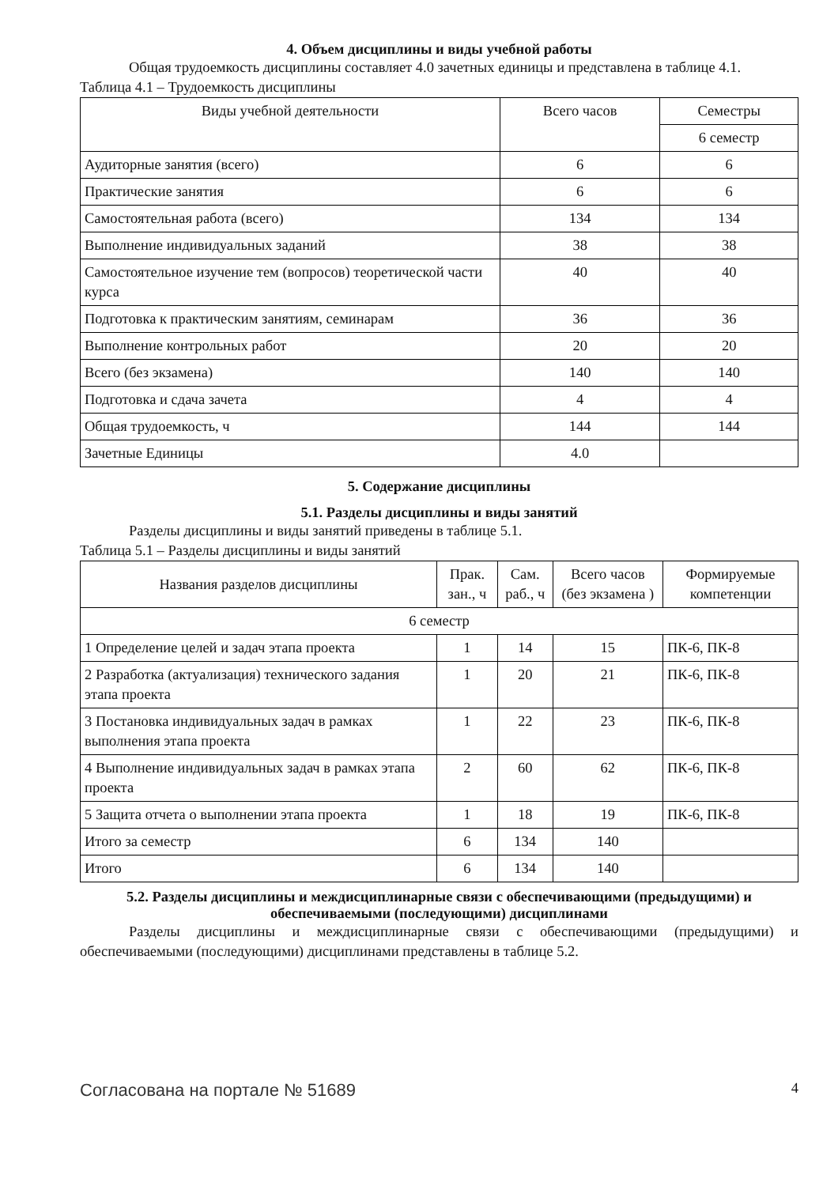4. Объем дисциплины и виды учебной работы
Общая трудоемкость дисциплины составляет 4.0 зачетных единицы и представлена в таблице 4.1.
Таблица 4.1 – Трудоемкость дисциплины
| Виды учебной деятельности | Всего часов | Семестры |
| --- | --- | --- |
| | | 6 семестр |
| Аудиторные занятия (всего) | 6 | 6 |
| Практические занятия | 6 | 6 |
| Самостоятельная работа (всего) | 134 | 134 |
| Выполнение индивидуальных заданий | 38 | 38 |
| Самостоятельное изучение тем (вопросов) теоретической части курса | 40 | 40 |
| Подготовка к практическим занятиям, семинарам | 36 | 36 |
| Выполнение контрольных работ | 20 | 20 |
| Всего (без экзамена) | 140 | 140 |
| Подготовка и сдача зачета | 4 | 4 |
| Общая трудоемкость, ч | 144 | 144 |
| Зачетные Единицы | 4.0 | |
5. Содержание дисциплины
5.1. Разделы дисциплины и виды занятий
Разделы дисциплины и виды занятий приведены в таблице 5.1.
Таблица 5.1 – Разделы дисциплины и виды занятий
| Названия разделов дисциплины | Прак. зан., ч | Сам. раб., ч | Всего часов (без экзамена ) | Формируемые компетенции |
| --- | --- | --- | --- | --- |
| 6 семестр | | | | |
| 1 Определение целей и задач этапа проекта | 1 | 14 | 15 | ПК-6, ПК-8 |
| 2 Разработка (актуализация) технического задания этапа проекта | 1 | 20 | 21 | ПК-6, ПК-8 |
| 3 Постановка индивидуальных задач в рамках выполнения этапа проекта | 1 | 22 | 23 | ПК-6, ПК-8 |
| 4 Выполнение индивидуальных задач в рамках этапа проекта | 2 | 60 | 62 | ПК-6, ПК-8 |
| 5 Защита отчета о выполнении этапа проекта | 1 | 18 | 19 | ПК-6, ПК-8 |
| Итого за семестр | 6 | 134 | 140 | |
| Итого | 6 | 134 | 140 | |
5.2. Разделы дисциплины и междисциплинарные связи с обеспечивающими (предыдущими) и обеспечиваемыми (последующими) дисциплинами
Разделы дисциплины и междисциплинарные связи с обеспечивающими (предыдущими) и обеспечиваемыми (последующими) дисциплинами представлены в таблице 5.2.
Согласована на портале № 51689 4